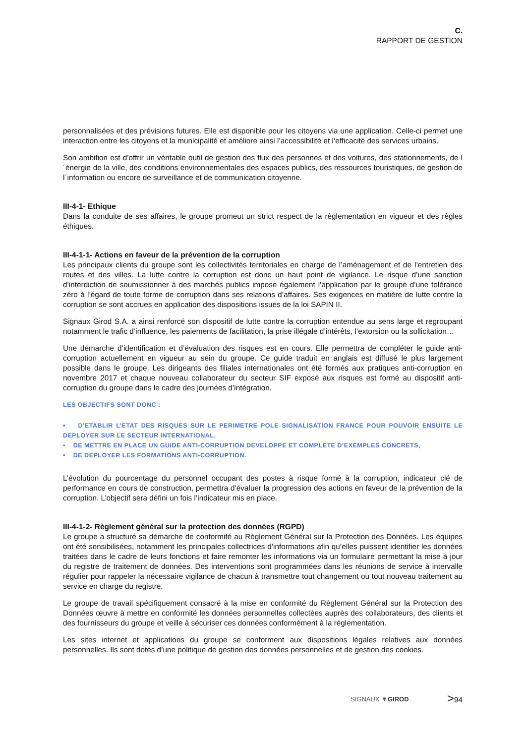C.
RAPPORT DE GESTION
personnalisées et des prévisions futures. Elle est disponible pour les citoyens via une application. Celle-ci permet une interaction entre les citoyens et la municipalité et améliore ainsi l’accessibilité et l’efficacité des services urbains.
Son ambition est d’offrir un véritable outil de gestion des flux des personnes et des voitures, des stationnements, de l´énergie de la ville, des conditions environnementales des espaces publics, des ressources touristiques, de gestion de l´information ou encore de surveillance et de communication citoyenne.
III-4-1- Ethique
Dans la conduite de ses affaires, le groupe promeut un strict respect de la règlementation en vigueur et des règles éthiques.
III-4-1-1- Actions en faveur de la prévention de la corruption
Les principaux clients du groupe sont les collectivités territoriales en charge de l’aménagement et de l’entretien des routes et des villes. La lutte contre la corruption est donc un haut point de vigilance. Le risque d’une sanction d’interdiction de soumissionner à des marchés publics impose également l’application par le groupe d’une tolérance zéro à l’égard de toute forme de corruption dans ses relations d’affaires. Ses exigences en matière de lutte contre la corruption se sont accrues en application des dispositions issues de la loi SAPIN II.
Signaux Girod S.A. a ainsi renforcé son dispositif de lutte contre la corruption entendue au sens large et regroupant notamment le trafic d’influence, les paiements de facilitation, la prise illégale d’intérêts, l’extorsion ou la sollicitation…
Une démarche d’identification et d’évaluation des risques est en cours. Elle permettra de compléter le guide anti-corruption actuellement en vigueur au sein du groupe. Ce guide traduit en anglais est diffusé le plus largement possible dans le groupe. Les dirigeants des filiales internationales ont été formés aux pratiques anti-corruption en novembre 2017 et chaque nouveau collaborateur du secteur SIF exposé aux risques est formé au dispositif anti-corruption du groupe dans le cadre des journées d’intégration.
LES OBJECTIFS SONT DONC :
• D’ETABLIR L’ETAT DES RISQUES SUR LE PERIMETRE POLE SIGNALISATION FRANCE POUR POUVOIR ENSUITE LE DEPLOYER SUR LE SECTEUR INTERNATIONAL,
• DE METTRE EN PLACE UN GUIDE ANTI-CORRUPTION DEVELOPPE ET COMPLETE D’EXEMPLES CONCRETS,
• DE DEPLOYER LES FORMATIONS ANTI-CORRUPTION.
L’évolution du pourcentage du personnel occupant des postes à risque formé à la corruption, indicateur clé de performance en cours de construction, permettra d’évaluer la progression des actions en faveur de la prévention de la corruption. L’objectif sera défini un fois l’indicateur mis en place.
III-4-1-2- Règlement général sur la protection des données (RGPD)
Le groupe a structuré sa démarche de conformité au Règlement Général sur la Protection des Données. Les équipes ont été sensibilisées, notamment les principales collectrices d’informations afin qu’elles puissent identifier les données traitées dans le cadre de leurs fonctions et faire remonter les informations via un formulaire permettant la mise à jour du registre de traitement de données. Des interventions sont programmées dans les réunions de service à intervalle régulier pour rappeler la nécessaire vigilance de chacun à transmettre tout changement ou tout nouveau traitement au service en charge du registre.
Le groupe de travail spécifiquement consacré à la mise en conformité du Règlement Général sur la Protection des Données œuvre à mettre en conformité les données personnelles collectées auprès des collaborateurs, des clients et des fournisseurs du groupe et veille à sécuriser ces données conformément à la réglementation.
Les sites internet et applications du groupe se conforment aux dispositions légales relatives aux données personnelles. Ils sont dotés d’une politique de gestion des données personnelles et de gestion des cookies.
SIGNAUX ▼GIROD >94